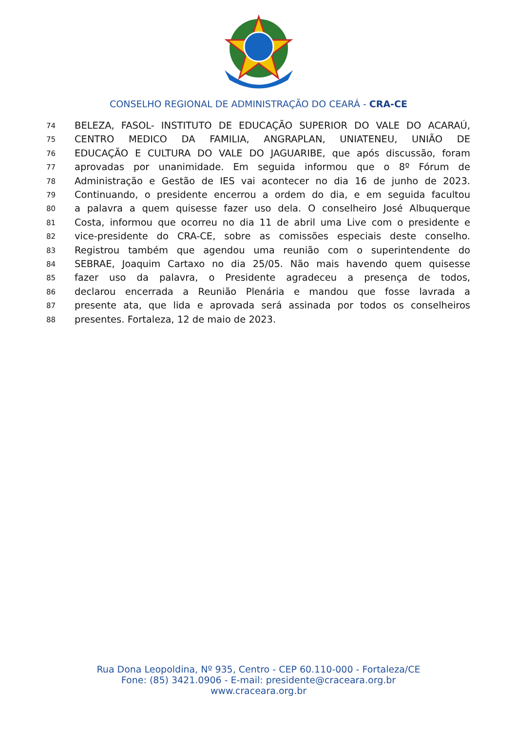CONSELHO REGIONAL DE ADMINISTRAÇÃO DO CEARÁ - CRA-CE
74 BELEZA, FASOL- INSTITUTO DE EDUCAÇÃO SUPERIOR DO VALE DO ACARAÚ,
75 CENTRO MEDICO DA FAMILIA, ANGRAPLAN, UNIATENEU, UNIÃO DE
76 EDUCAÇÃO E CULTURA DO VALE DO JAGUARIBE, que após discussão, foram
77 aprovadas por unanimidade. Em seguida informou que o 8º Fórum de
78 Administração e Gestão de IES vai acontecer no dia 16 de junho de 2023.
79 Continuando, o presidente encerrou a ordem do dia, e em seguida facultou
80 a palavra a quem quisesse fazer uso dela. O conselheiro José Albuquerque
81 Costa, informou que ocorreu no dia 11 de abril uma Live com o presidente e
82 vice-presidente do CRA-CE, sobre as comissões especiais deste conselho.
83 Registrou também que agendou uma reunião com o superintendente do
84 SEBRAE, Joaquim Cartaxo no dia 25/05. Não mais havendo quem quisesse
85 fazer uso da palavra, o Presidente agradeceu a presença de todos,
86 declarou encerrada a Reunião Plenária e mandou que fosse lavrada a
87 presente ata, que lida e aprovada será assinada por todos os conselheiros
88 presentes. Fortaleza, 12 de maio de 2023.
Rua Dona Leopoldina, Nº 935, Centro - CEP 60.110-000 - Fortaleza/CE
Fone: (85) 3421.0906 - E-mail: presidente@craceara.org.br
www.craceara.org.br